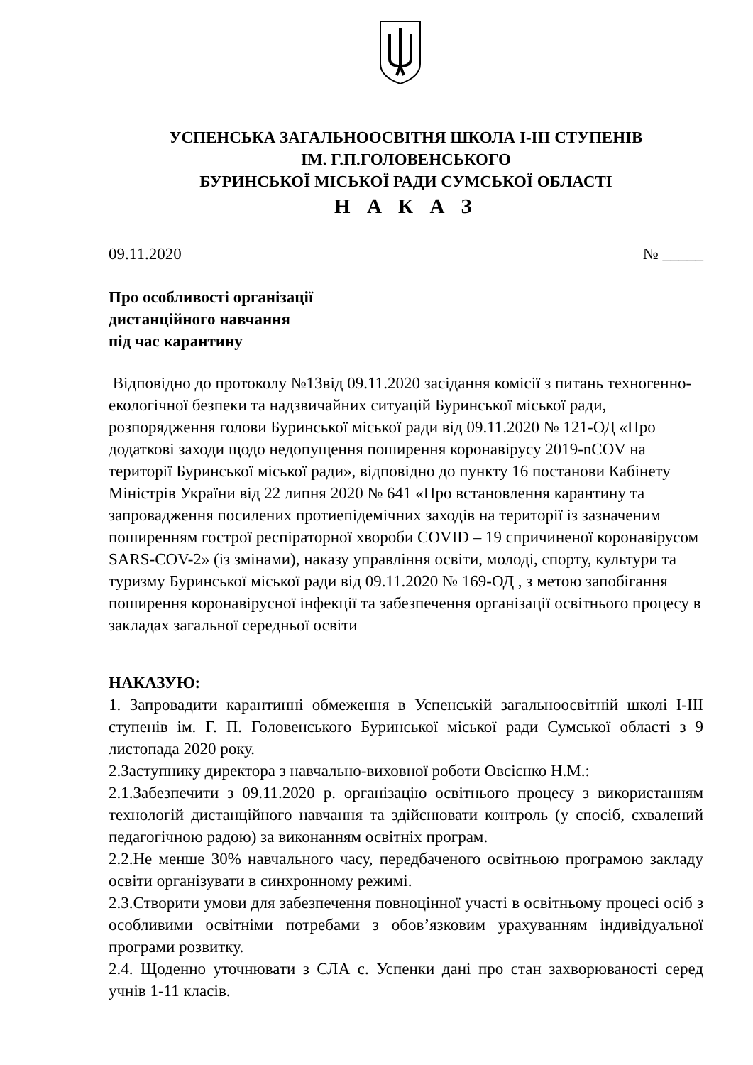УСПЕНСЬКА ЗАГАЛЬНООСВІТНЯ ШКОЛА І-ІІІ СТУПЕНІВ
ІМ. Г.П.ГОЛОВЕНСЬКОГО
БУРИНСЬКОЇ МІСЬКОЇ РАДИ СУМСЬКОЇ ОБЛАСТІ
Н А К А З
09.11.2020 № _____
Про особливості організації
дистанційного навчання
під час карантину
Відповідно до протоколу №13від 09.11.2020 засідання комісії з питань техногенно-екологічної безпеки та надзвичайних ситуацій Буринської міської ради, розпорядження голови Буринської міської ради від 09.11.2020 № 121-ОД «Про додаткові заходи щодо недопущення поширення коронавірусу 2019-nCOV на території Буринської міської ради», відповідно до пункту 16 постанови Кабінету Міністрів України від 22 липня 2020 № 641 «Про встановлення карантину та запровадження посилених протиепідемічних заходів на території із зазначеним поширенням гострої респіраторної хвороби COVID – 19 спричиненої коронавірусом SARS-COV-2» (із змінами), наказу управління освіти, молоді, спорту, культури та туризму Буринської міської ради від 09.11.2020 № 169-ОД , з метою запобігання поширення коронавірусної інфекції та забезпечення організації освітнього процесу в закладах загальної середньої освіти
НАКАЗУЮ:
1. Запровадити карантинні обмеження в Успенській загальноосвітній школі І-ІІІ ступенів ім. Г. П. Головенського Буринської міської ради Сумської області з 9 листопада 2020 року.
2.Заступнику директора з навчально-виховної роботи Овсієнко Н.М.:
2.1.Забезпечити з 09.11.2020 р. організацію освітнього процесу з використанням технологій дистанційного навчання та здійснювати контроль (у спосіб, схвалений педагогічною радою) за виконанням освітніх програм.
2.2.Не менше 30% навчального часу, передбаченого освітньою програмою закладу освіти організувати в синхронному режимі.
2.3.Створити умови для забезпечення повноцінної участі в освітньому процесі осіб з особливими освітніми потребами з обов’язковим урахуванням індивідуальної програми розвитку.
2.4. Щоденно уточнювати з СЛА с. Успенки дані про стан захворюваності серед учнів 1-11 класів.